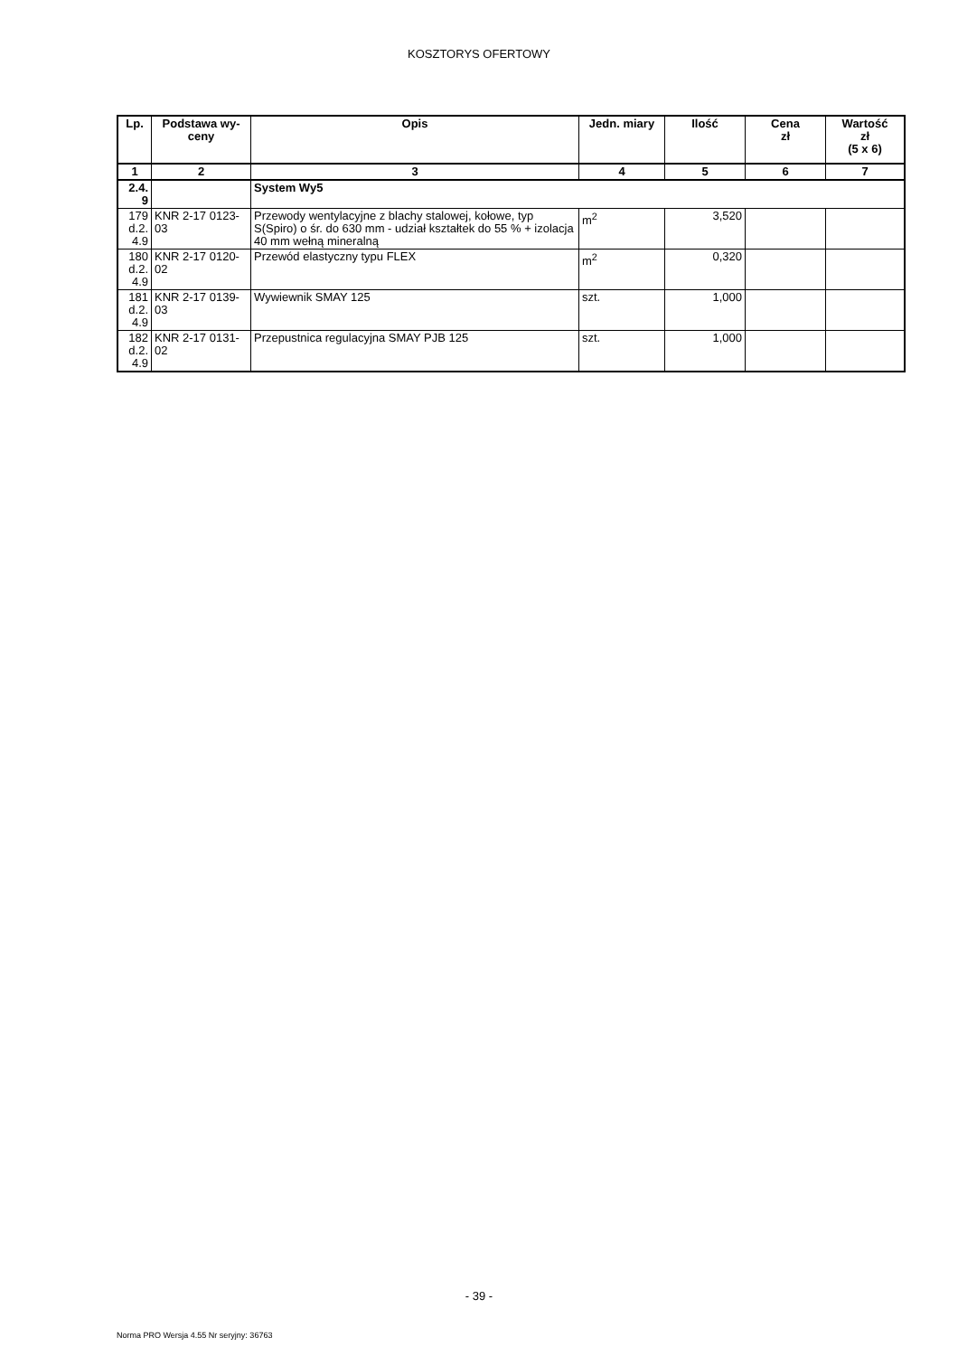KOSZTORYS OFERTOWY
| Lp. | Podstawa wy- ceny | Opis | Jedn. miary | Ilość | Cena zł | Wartość zł (5 x 6) |
| --- | --- | --- | --- | --- | --- | --- |
| 1 | 2 | 3 | 4 | 5 | 6 | 7 |
| 2.4. 9 | | System Wy5 | | | | |
| 179 d.2. 4.9 | KNR 2-17 0123- 03 | Przewody wentylacyjne z blachy stalowej, kołowe, typ S(Spiro) o śr. do 630 mm - udział kształtek do 55 % + izolacja 40 mm wełną mineralną | m<sup>2</sup> | 3,520 | | |
| 180 d.2. 4.9 | KNR 2-17 0120- 02 | Przewód elastyczny typu FLEX | m<sup>2</sup> | 0,320 | | |
| 181 d.2. 4.9 | KNR 2-17 0139- 03 | Wywiewnik SMAY 125 | szt. | 1,000 | | |
| 182 d.2. 4.9 | KNR 2-17 0131- 02 | Przepustnica regulacyjna SMAY PJB 125 | szt. | 1,000 | | |
- 39 -
Norma PRO Wersja 4.55 Nr seryjny: 36763